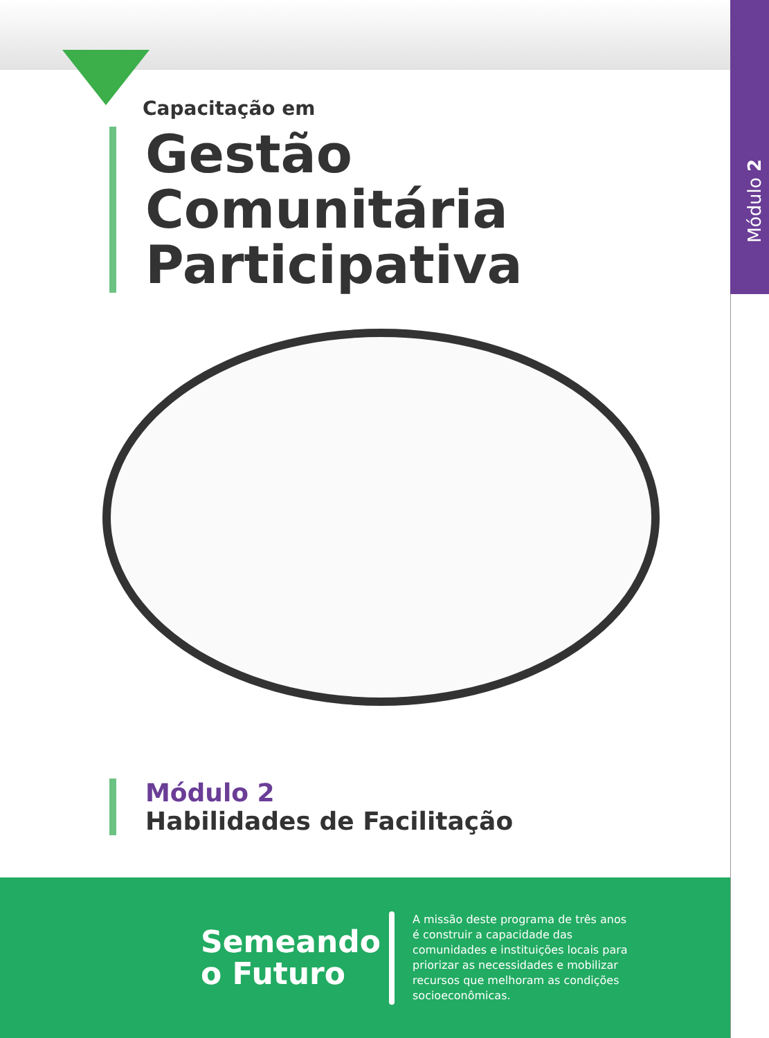Módulo 2
Capacitação em
Gestão Comunitária Participativa
Módulo 2
Habilidades de Facilitação
Semeando o Futuro
A missão deste programa de três anos é construir a capacidade das comunidades e instituições locais para priorizar as necessidades e mobilizar recursos que melhoram as condições socioeconômicas.